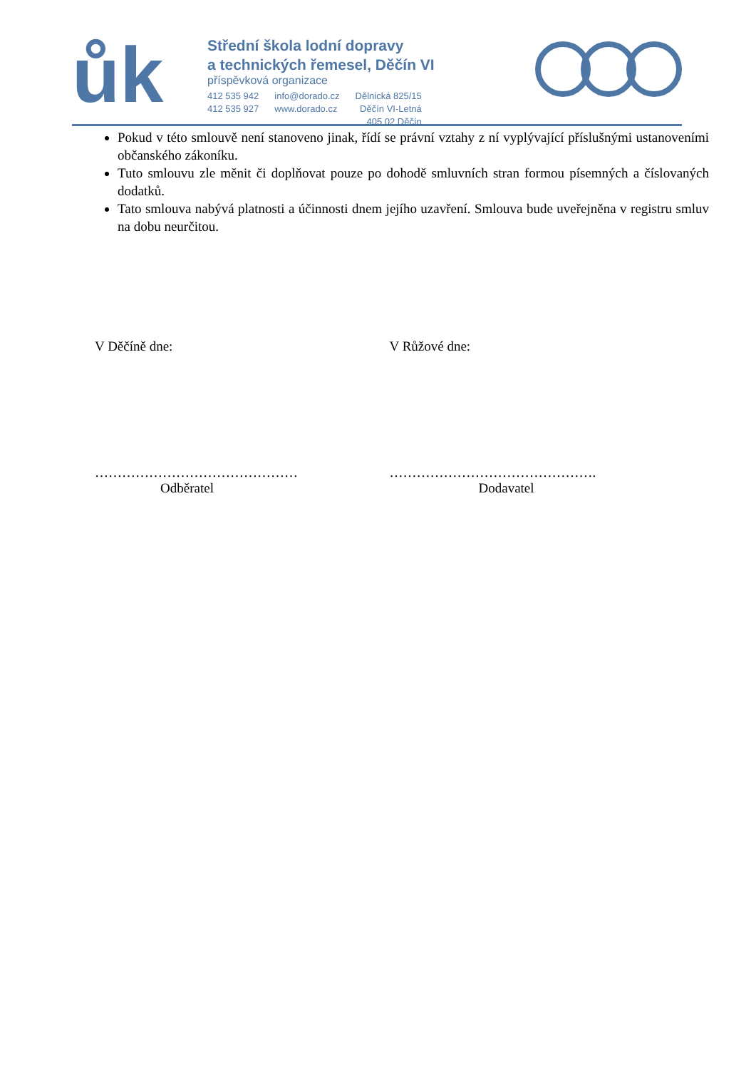ůk
Střední škola lodní dopravy
a technických řemesel, Děčín VI
příspěvková organizace
412 535 942
412 535 927
info@dorado.cz
www.dorado.cz
Dělnická 825/15
Děčín VI-Letná
405 02 Děčín
Pokud v této smlouvě není stanoveno jinak, řídí se právní vztahy z ní vyplývající příslušnými ustanoveními občanského zákoníku.
Tuto smlouvu zle měnit či doplňovat pouze po dohodě smluvních stran formou písemných a číslovaných dodatků.
Tato smlouva nabývá platnosti a účinnosti dnem jejího uzavření. Smlouva bude uveřejněna v registru smluv na dobu neurčitou.
V Děčíně dne: V Růžové dne:
………………………………………
Odběratel
……………………………………….
Dodavatel